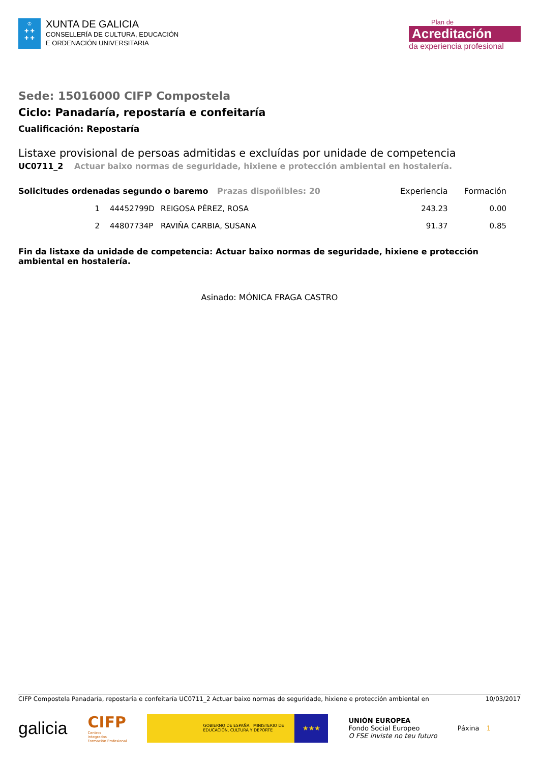♔
✚ ✚
✚ ✚
XUNTA DE GALICIA
CONSELLERÍA DE CULTURA, EDUCACIÓN
E ORDENACIÓN UNIVERSITARIA
Plan de
Acreditación
da experiencia profesional
Sede: 15016000 CIFP Compostela
Ciclo: Panadaría, repostaría e confeitaría
Cualificación: Repostaría
Listaxe provisional de persoas admitidas e excluídas por unidade de competencia
UC0711_2 Actuar baixo normas de seguridade, hixiene e protección ambiental en hostalería.
| Solicitudes ordenadas segundo o baremo Prazas dispoñibles: 20 | | | Experiencia | Formación |
| --- | --- | --- | --- | --- |
| 1 | 44452799D | REIGOSA PÉREZ, ROSA | 243.23 | 0.00 |
| 2 | 44807734P | RAVIÑA CARBIA, SUSANA | 91.37 | 0.85 |
Fin da listaxe da unidade de competencia: Actuar baixo normas de seguridade, hixiene e protección ambiental en hostalería.
Asinado: MÓNICA FRAGA CASTRO
CIFP Compostela Panadaría, repostaría e confeitaría UC0711_2 Actuar baixo normas de seguridade, hixiene e protección ambiental en 10/03/2017
galicia
CIFP
Centros
Integrados
Formación Profesional
GOBIERNO DE ESPAÑA MINISTERIO DE EDUCACIÓN, CULTURA Y DEPORTE
★★★
UNIÓN EUROPEA
Fondo Social Europeo
O FSE inviste no teu futuro
Páxina 1